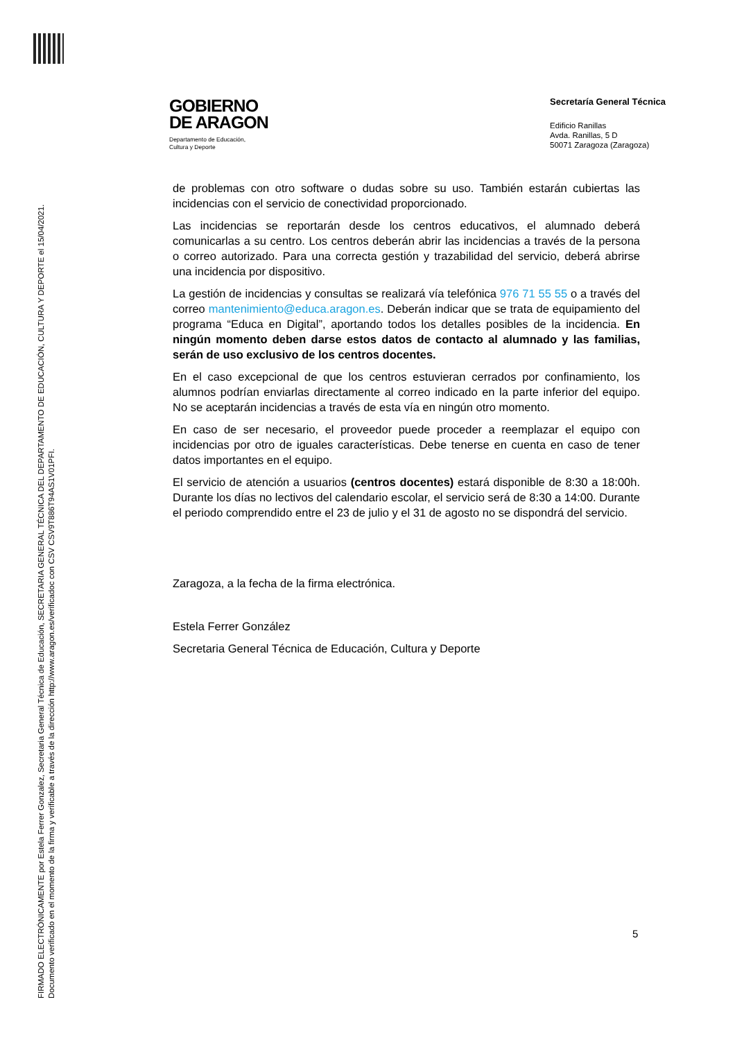FIRMADO ELECTRÓNICAMENTE por Estela Ferrer Gonzalez, Secretaria General Técnica de Educación, SECRETARIA GENERAL TÉCNICA DEL DEPARTAMENTO DE EDUCACIÓN, CULTURA Y DEPORTE el 15/04/2021.
Documento verificado en el momento de la firma y verificable a través de la dirección http://www.aragon.es/verificadoc con CSV CSV9T886T94AS1V01PFI.
GOBIERNO
DE ARAGON
Departamento de Educación,
Cultura y Deporte
Secretaría General Técnica
Edificio Ranillas
Avda. Ranillas, 5 D
50071 Zaragoza (Zaragoza)
de problemas con otro software o dudas sobre su uso. También estarán cubiertas las incidencias con el servicio de conectividad proporcionado.
Las incidencias se reportarán desde los centros educativos, el alumnado deberá comunicarlas a su centro. Los centros deberán abrir las incidencias a través de la persona o correo autorizado. Para una correcta gestión y trazabilidad del servicio, deberá abrirse una incidencia por dispositivo.
La gestión de incidencias y consultas se realizará vía telefónica 976 71 55 55 o a través del correo mantenimiento@educa.aragon.es. Deberán indicar que se trata de equipamiento del programa “Educa en Digital”, aportando todos los detalles posibles de la incidencia. En ningún momento deben darse estos datos de contacto al alumnado y las familias, serán de uso exclusivo de los centros docentes.
En el caso excepcional de que los centros estuvieran cerrados por confinamiento, los alumnos podrían enviarlas directamente al correo indicado en la parte inferior del equipo. No se aceptarán incidencias a través de esta vía en ningún otro momento.
En caso de ser necesario, el proveedor puede proceder a reemplazar el equipo con incidencias por otro de iguales características. Debe tenerse en cuenta en caso de tener datos importantes en el equipo.
El servicio de atención a usuarios (centros docentes) estará disponible de 8:30 a 18:00h. Durante los días no lectivos del calendario escolar, el servicio será de 8:30 a 14:00. Durante el periodo comprendido entre el 23 de julio y el 31 de agosto no se dispondrá del servicio.
Zaragoza, a la fecha de la firma electrónica.
Estela Ferrer González
Secretaria General Técnica de Educación, Cultura y Deporte
5